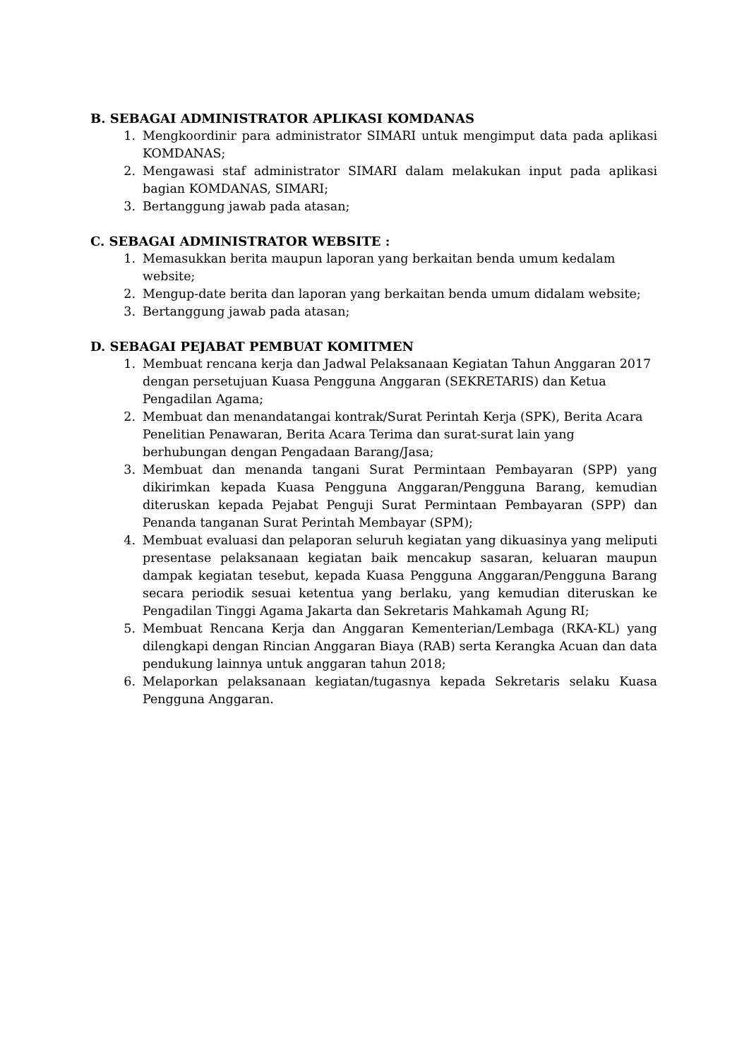B. SEBAGAI ADMINISTRATOR APLIKASI KOMDANAS
1. Mengkoordinir para administrator SIMARI untuk mengimput data pada aplikasi KOMDANAS;
2. Mengawasi staf administrator SIMARI dalam melakukan input pada aplikasi bagian KOMDANAS, SIMARI;
3. Bertanggung jawab pada atasan;
C. SEBAGAI ADMINISTRATOR WEBSITE :
1. Memasukkan berita maupun laporan yang berkaitan benda umum kedalam website;
2. Mengup-date berita dan laporan yang berkaitan benda umum didalam website;
3. Bertanggung jawab pada atasan;
D. SEBAGAI PEJABAT PEMBUAT KOMITMEN
1. Membuat rencana kerja dan Jadwal Pelaksanaan Kegiatan Tahun Anggaran 2017 dengan persetujuan Kuasa Pengguna Anggaran (SEKRETARIS) dan Ketua Pengadilan Agama;
2. Membuat dan menandatangai kontrak/Surat Perintah Kerja (SPK), Berita Acara Penelitian Penawaran, Berita Acara Terima dan surat-surat lain yang berhubungan dengan Pengadaan Barang/Jasa;
3. Membuat dan menanda tangani Surat Permintaan Pembayaran (SPP) yang dikirimkan kepada Kuasa Pengguna Anggaran/Pengguna Barang, kemudian diteruskan kepada Pejabat Penguji Surat Permintaan Pembayaran (SPP) dan Penanda tanganan Surat Perintah Membayar (SPM);
4. Membuat evaluasi dan pelaporan seluruh kegiatan yang dikuasinya yang meliputi presentase pelaksanaan kegiatan baik mencakup sasaran, keluaran maupun dampak kegiatan tesebut, kepada Kuasa Pengguna Anggaran/Pengguna Barang secara periodik sesuai ketentua yang berlaku, yang kemudian diteruskan ke Pengadilan Tinggi Agama Jakarta dan Sekretaris Mahkamah Agung RI;
5. Membuat Rencana Kerja dan Anggaran Kementerian/Lembaga (RKA-KL) yang dilengkapi dengan Rincian Anggaran Biaya (RAB) serta Kerangka Acuan dan data pendukung lainnya untuk anggaran tahun 2018;
6. Melaporkan pelaksanaan kegiatan/tugasnya kepada Sekretaris selaku Kuasa Pengguna Anggaran.